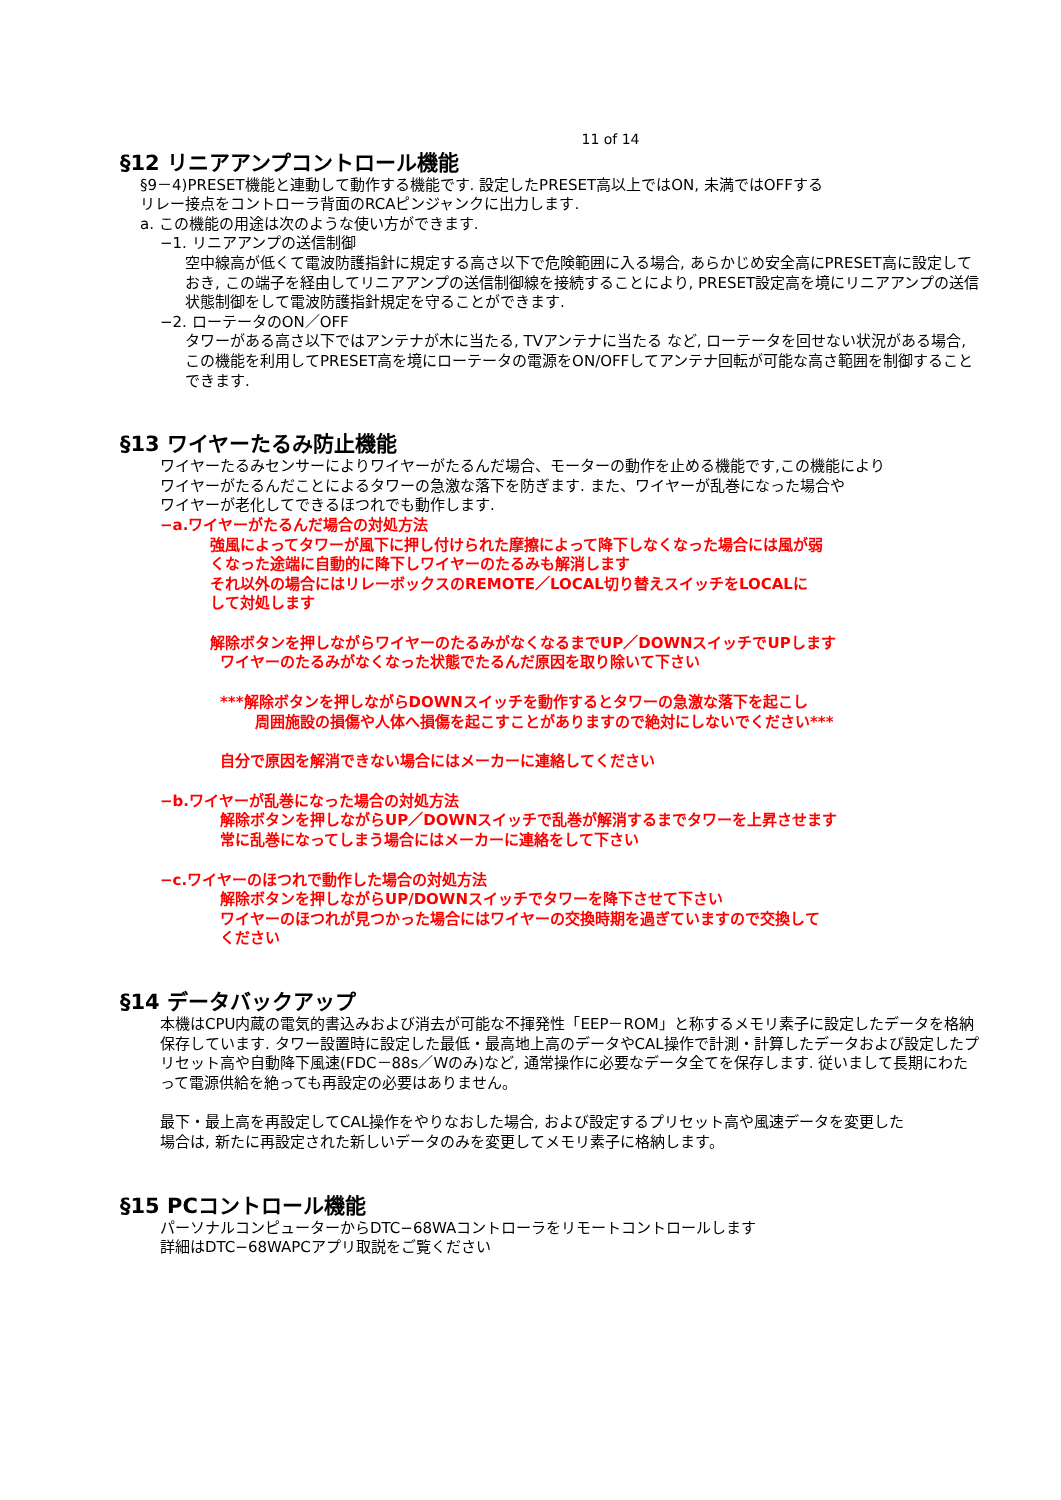11 of 14
§12 リニアアンプコントロール機能
§9－4)PRESET機能と連動して動作する機能です. 設定したPRESET高以上ではON, 未満ではOFFする
リレー接点をコントローラ背面のRCAピンジャンクに出力します.
a. この機能の用途は次のような使い方ができます.
−1. リニアアンプの送信制御
空中線高が低くて電波防護指針に規定する高さ以下で危険範囲に入る場合, あらかじめ安全高にPRESET高に設定しておき, この端子を経由してリニアアンプの送信制御線を接続することにより, PRESET設定高を境にリニアアンプの送信状態制御をして電波防護指針規定を守ることができます.
−2. ローテータのON／OFF
タワーがある高さ以下ではアンテナが木に当たる, TVアンテナに当たる など, ローテータを回せない状況がある場合, この機能を利用してPRESET高を境にローテータの電源をON/OFFしてアンテナ回転が可能な高さ範囲を制御することできます.
§13 ワイヤーたるみ防止機能
ワイヤーたるみセンサーによりワイヤーがたるんだ場合、モーターの動作を止める機能です,この機能により
ワイヤーがたるんだことによるタワーの急激な落下を防ぎます. また、ワイヤーが乱巻になった場合や
ワイヤーが老化してできるほつれでも動作します.
−a.ワイヤーがたるんだ場合の対処方法
強風によってタワーが風下に押し付けられた摩擦によって降下しなくなった場合には風が弱
くなった途端に自動的に降下しワイヤーのたるみも解消します
それ以外の場合にはリレーボックスのREMOTE／LOCAL切り替えスイッチをLOCALに
して対処します
解除ボタンを押しながらワイヤーのたるみがなくなるまでUP／DOWNスイッチでUPします
ワイヤーのたるみがなくなった状態でたるんだ原因を取り除いて下さい
***解除ボタンを押しながらDOWNスイッチを動作するとタワーの急激な落下を起こし
周囲施設の損傷や人体へ損傷を起こすことがありますので絶対にしないでください***
自分で原因を解消できない場合にはメーカーに連絡してください
−b.ワイヤーが乱巻になった場合の対処方法
解除ボタンを押しながらUP／DOWNスイッチで乱巻が解消するまでタワーを上昇させます
常に乱巻になってしまう場合にはメーカーに連絡をして下さい
−c.ワイヤーのほつれで動作した場合の対処方法
解除ボタンを押しながらUP/DOWNスイッチでタワーを降下させて下さい
ワイヤーのほつれが見つかった場合にはワイヤーの交換時期を過ぎていますので交換して
ください
§14 データバックアップ
本機はCPU内蔵の電気的書込みおよび消去が可能な不揮発性「EEP－ROM」と称するメモリ素子に設定したデータを格納保存しています. タワー設置時に設定した最低・最高地上高のデータやCAL操作で計測・計算したデータおよび設定したプリセット高や自動降下風速(FDC－88s／Wのみ)など, 通常操作に必要なデータ全てを保存します. 従いまして長期にわたって電源供給を絶っても再設定の必要はありません。
最下・最上高を再設定してCAL操作をやりなおした場合, および設定するプリセット高や風速データを変更した
場合は, 新たに再設定された新しいデータのみを変更してメモリ素子に格納します。
§15 PCコントロール機能
パーソナルコンピューターからDTC−68WAコントローラをリモートコントロールします
詳細はDTC−68WAPCアプリ取説をご覧ください